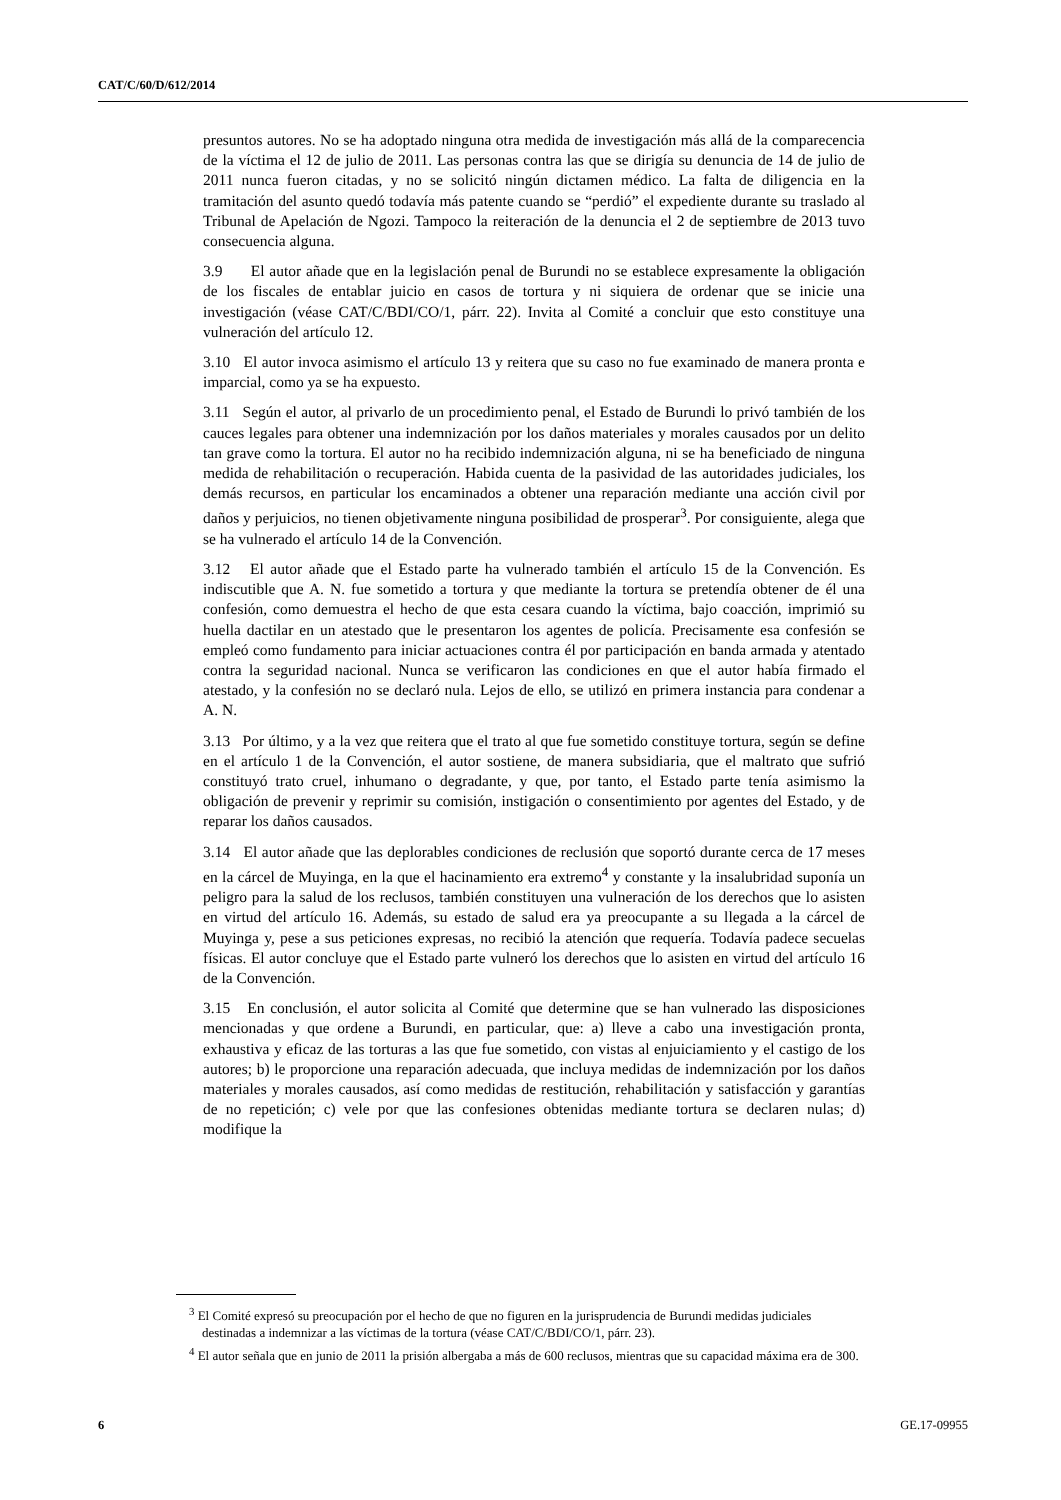CAT/C/60/D/612/2014
presuntos autores. No se ha adoptado ninguna otra medida de investigación más allá de la comparecencia de la víctima el 12 de julio de 2011. Las personas contra las que se dirigía su denuncia de 14 de julio de 2011 nunca fueron citadas, y no se solicitó ningún dictamen médico. La falta de diligencia en la tramitación del asunto quedó todavía más patente cuando se “perdió” el expediente durante su traslado al Tribunal de Apelación de Ngozi. Tampoco la reiteración de la denuncia el 2 de septiembre de 2013 tuvo consecuencia alguna.
3.9 El autor añade que en la legislación penal de Burundi no se establece expresamente la obligación de los fiscales de entablar juicio en casos de tortura y ni siquiera de ordenar que se inicie una investigación (véase CAT/C/BDI/CO/1, párr. 22). Invita al Comité a concluir que esto constituye una vulneración del artículo 12.
3.10 El autor invoca asimismo el artículo 13 y reitera que su caso no fue examinado de manera pronta e imparcial, como ya se ha expuesto.
3.11 Según el autor, al privarlo de un procedimiento penal, el Estado de Burundi lo privó también de los cauces legales para obtener una indemnización por los daños materiales y morales causados por un delito tan grave como la tortura. El autor no ha recibido indemnización alguna, ni se ha beneficiado de ninguna medida de rehabilitación o recuperación. Habida cuenta de la pasividad de las autoridades judiciales, los demás recursos, en particular los encaminados a obtener una reparación mediante una acción civil por daños y perjuicios, no tienen objetivamente ninguna posibilidad de prosperar<sup>3</sup>. Por consiguiente, alega que se ha vulnerado el artículo 14 de la Convención.
3.12 El autor añade que el Estado parte ha vulnerado también el artículo 15 de la Convención. Es indiscutible que A. N. fue sometido a tortura y que mediante la tortura se pretendía obtener de él una confesión, como demuestra el hecho de que esta cesara cuando la víctima, bajo coacción, imprimió su huella dactilar en un atestado que le presentaron los agentes de policía. Precisamente esa confesión se empleó como fundamento para iniciar actuaciones contra él por participación en banda armada y atentado contra la seguridad nacional. Nunca se verificaron las condiciones en que el autor había firmado el atestado, y la confesión no se declaró nula. Lejos de ello, se utilizó en primera instancia para condenar a A. N.
3.13 Por último, y a la vez que reitera que el trato al que fue sometido constituye tortura, según se define en el artículo 1 de la Convención, el autor sostiene, de manera subsidiaria, que el maltrato que sufrió constituyó trato cruel, inhumano o degradante, y que, por tanto, el Estado parte tenía asimismo la obligación de prevenir y reprimir su comisión, instigación o consentimiento por agentes del Estado, y de reparar los daños causados.
3.14 El autor añade que las deplorables condiciones de reclusión que soportó durante cerca de 17 meses en la cárcel de Muyinga, en la que el hacinamiento era extremo<sup>4</sup> y constante y la insalubridad suponía un peligro para la salud de los reclusos, también constituyen una vulneración de los derechos que lo asisten en virtud del artículo 16. Además, su estado de salud era ya preocupante a su llegada a la cárcel de Muyinga y, pese a sus peticiones expresas, no recibió la atención que requería. Todavía padece secuelas físicas. El autor concluye que el Estado parte vulneró los derechos que lo asisten en virtud del artículo 16 de la Convención.
3.15 En conclusión, el autor solicita al Comité que determine que se han vulnerado las disposiciones mencionadas y que ordene a Burundi, en particular, que: a) lleve a cabo una investigación pronta, exhaustiva y eficaz de las torturas a las que fue sometido, con vistas al enjuiciamiento y el castigo de los autores; b) le proporcione una reparación adecuada, que incluya medidas de indemnización por los daños materiales y morales causados, así como medidas de restitución, rehabilitación y satisfacción y garantías de no repetición; c) vele por que las confesiones obtenidas mediante tortura se declaren nulas; d) modifique la
<sup>3</sup> El Comité expresó su preocupación por el hecho de que no figuren en la jurisprudencia de Burundi medidas judiciales destinadas a indemnizar a las víctimas de la tortura (véase CAT/C/BDI/CO/1, párr. 23).
<sup>4</sup> El autor señala que en junio de 2011 la prisión albergaba a más de 600 reclusos, mientras que su capacidad máxima era de 300.
6 GE.17-09955